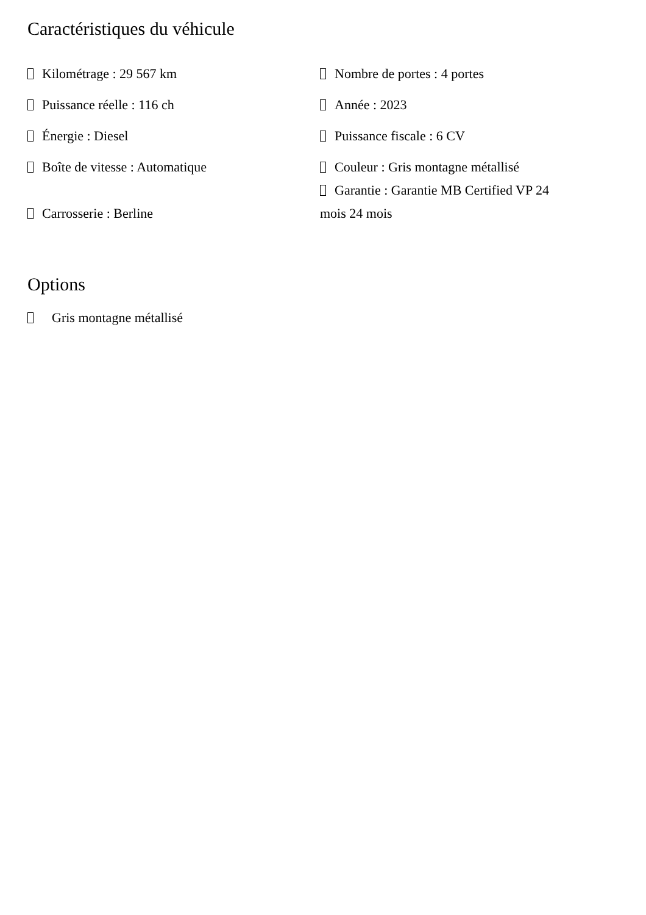Caractéristiques du véhicule
| Kilométrage : 29 567 km | Nombre de portes : 4 portes |
| Puissance réelle : 116 ch | Année : 2023 |
| Énergie : Diesel | Puissance fiscale : 6 CV |
| Boîte de vitesse : Automatique | Couleur : Gris montagne métallisé |
| Carrosserie : Berline | Garantie : Garantie MB Certified VP 24 mois 24 mois |
Options
Gris montagne métallisé